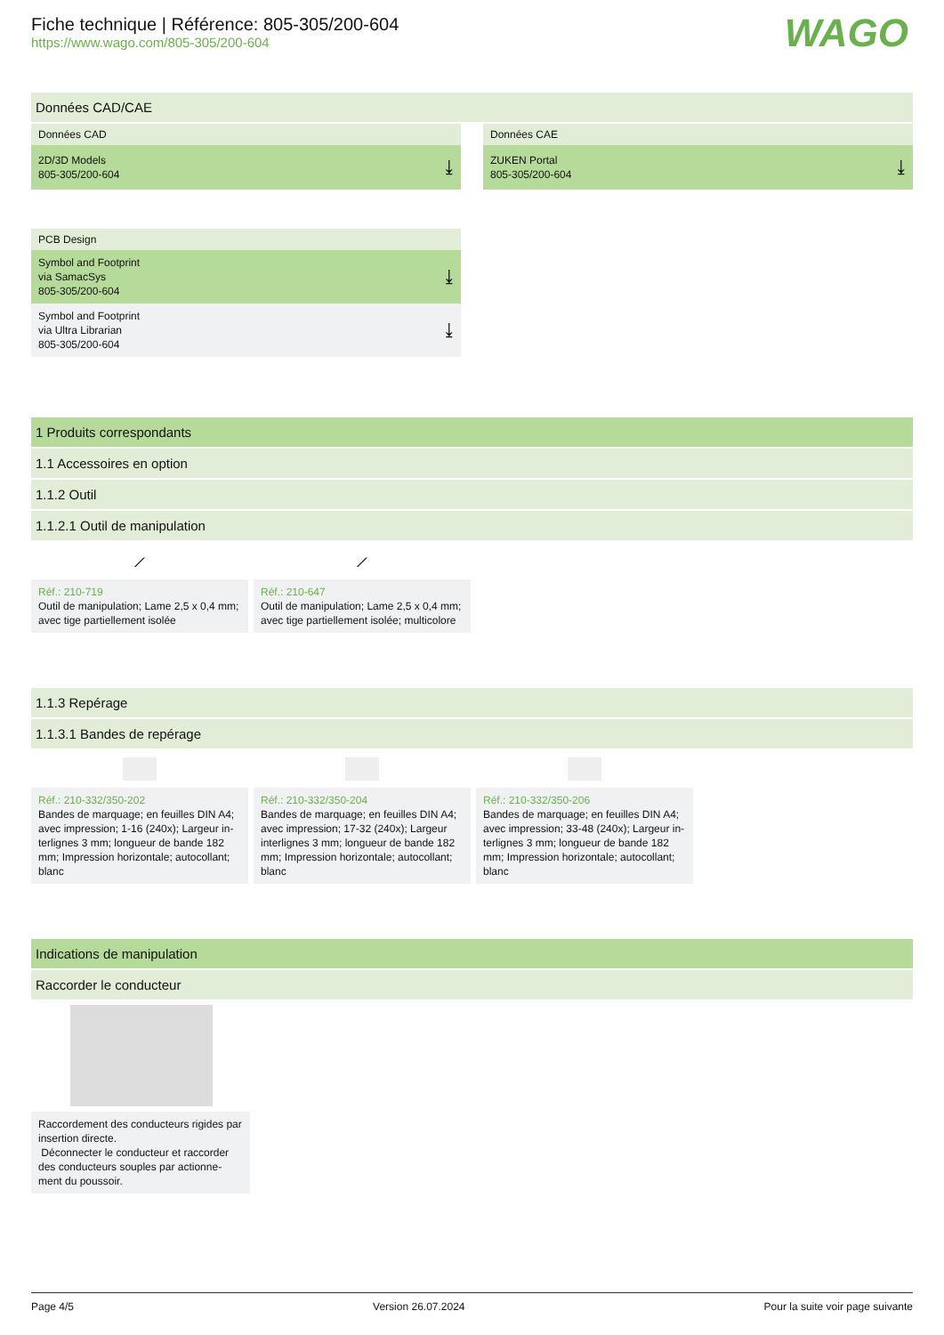Fiche technique | Référence: 805-305/200-604
https://www.wago.com/805-305/200-604
WAGO
Données CAD/CAE
Données CAD
2D/3D Models
805-305/200-604 ⤓
Données CAE
ZUKEN Portal
805-305/200-604 ⤓
PCB Design
Symbol and Footprint
via SamacSys
805-305/200-604 ⤓
Symbol and Footprint
via Ultra Librarian
805-305/200-604 ⤓
1 Produits correspondants
1.1 Accessoires en option
1.1.2 Outil
1.1.2.1 Outil de manipulation
⟋
Réf.: 210-719
Outil de manipulation; Lame 2,5 x 0,4 mm; avec tige partiellement isolée
⟋
Réf.: 210-647
Outil de manipulation; Lame 2,5 x 0,4 mm; avec tige partiellement isolée; multicolore
1.1.3 Repérage
1.1.3.1 Bandes de repérage
Réf.: 210-332/350-202
Bandes de marquage; en feuilles DIN A4; avec impression; 1-16 (240x); Largeur in-terlignes 3 mm; longueur de bande 182 mm; Impression horizontale; autocollant; blanc
Réf.: 210-332/350-204
Bandes de marquage; en feuilles DIN A4; avec impression; 17-32 (240x); Largeur interlignes 3 mm; longueur de bande 182 mm; Impression horizontale; autocollant; blanc
Réf.: 210-332/350-206
Bandes de marquage; en feuilles DIN A4; avec impression; 33-48 (240x); Largeur in-terlignes 3 mm; longueur de bande 182 mm; Impression horizontale; autocollant; blanc
Indications de manipulation
Raccorder le conducteur
Raccordement des conducteurs rigides par insertion directe.
Déconnecter le conducteur et raccorder des conducteurs souples par actionne-ment du poussoir.
Page 4/5 Version 26.07.2024 Pour la suite voir page suivante